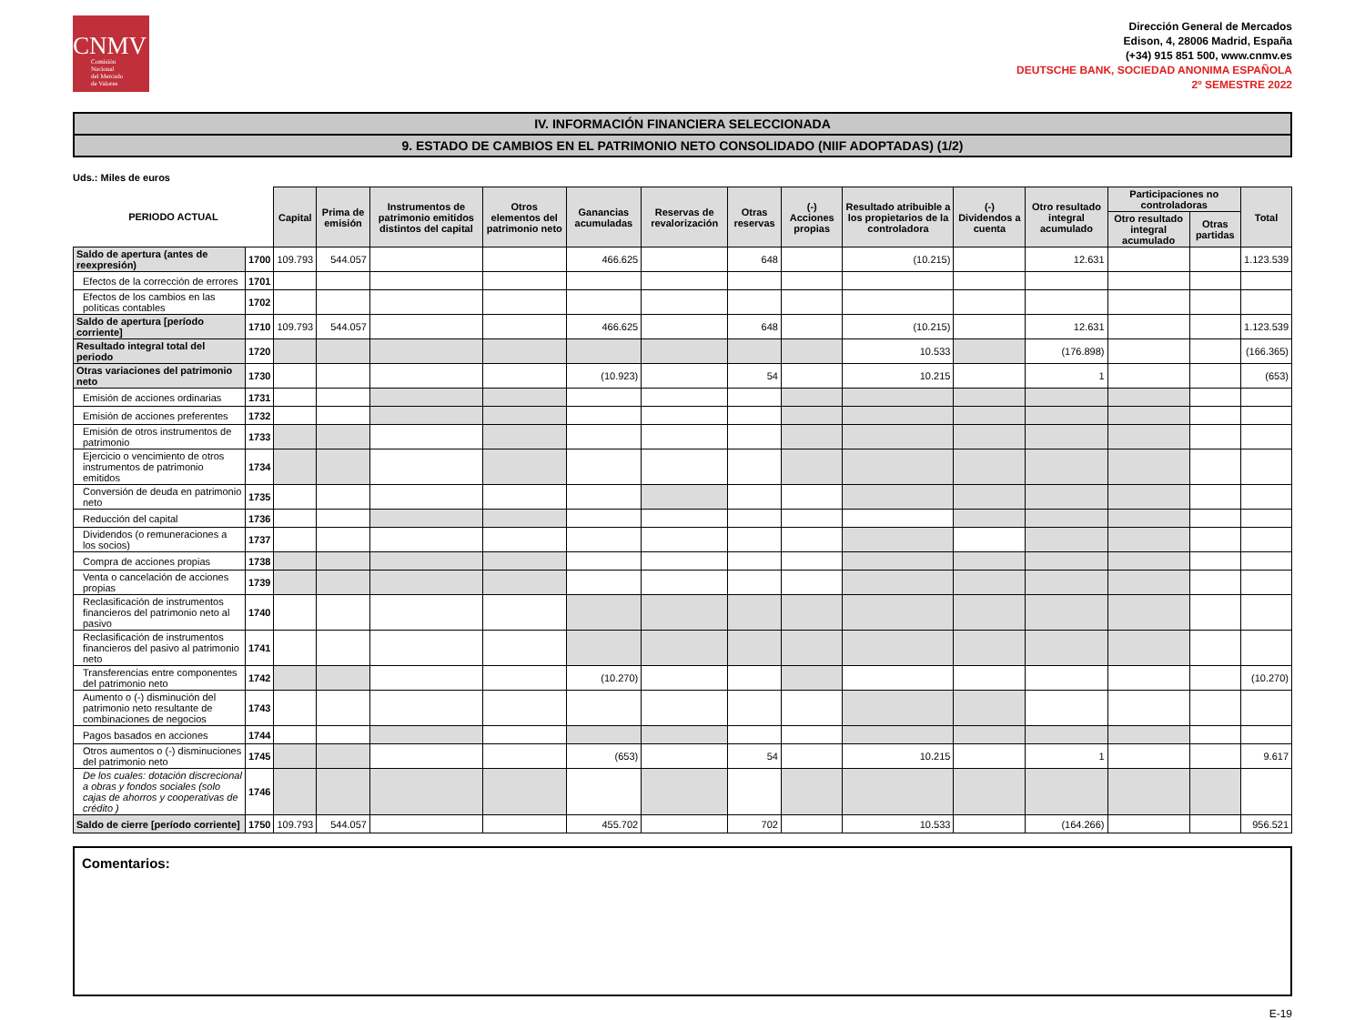CNMV
Comisión
Nacional
del Mercado
de Valores
Dirección General de Mercados
Edison, 4, 28006 Madrid, España
(+34) 915 851 500, www.cnmv.es
DEUTSCHE BANK, SOCIEDAD ANONIMA ESPAÑOLA
2º SEMESTRE 2022
IV. INFORMACIÓN FINANCIERA SELECCIONADA
9. ESTADO DE CAMBIOS EN EL PATRIMONIO NETO CONSOLIDADO (NIIF ADOPTADAS) (1/2)
Uds.: Miles de euros
| PERIODO ACTUAL | | Capital | Prima de emisión | Instrumentos de patrimonio emitidos distintos del capital | Otros elementos del patrimonio neto | Ganancias acumuladas | Reservas de revalorización | Otras reservas | (-) Acciones propias | Resultado atribuible a los propietarios de la controladora | (-) Dividendos a cuenta | Otro resultado integral acumulado | Participaciones no controladoras | | Total |
| --- | --- | --- | --- | --- | --- | --- | --- | --- | --- | --- | --- | --- | --- | --- | --- |
| | | | | | | | | | | | | | Otro resultado integral acumulado | Otras partidas | |
| Saldo de apertura (antes de reexpresión) | 1700 | 109.793 | 544.057 | | | 466.625 | | 648 | | (10.215) | | 12.631 | | | 1.123.539 |
| Efectos de la corrección de errores | 1701 | | | | | | | | | | | | | | |
| Efectos de los cambios en las políticas contables | 1702 | | | | | | | | | | | | | | |
| Saldo de apertura [período corriente] | 1710 | 109.793 | 544.057 | | | 466.625 | | 648 | | (10.215) | | 12.631 | | | 1.123.539 |
| Resultado integral total del periodo | 1720 | | | | | | | | | 10.533 | | (176.898) | | | (166.365) |
| Otras variaciones del patrimonio neto | 1730 | | | | | (10.923) | | 54 | | 10.215 | | 1 | | | (653) |
| Emisión de acciones ordinarias | 1731 | | | | | | | | | | | | | | |
| Emisión de acciones preferentes | 1732 | | | | | | | | | | | | | | |
| Emisión de otros instrumentos de patrimonio | 1733 | | | | | | | | | | | | | | |
| Ejercicio o vencimiento de otros instrumentos de patrimonio emitidos | 1734 | | | | | | | | | | | | | | |
| Conversión de deuda en patrimonio neto | 1735 | | | | | | | | | | | | | | |
| Reducción del capital | 1736 | | | | | | | | | | | | | | |
| Dividendos (o remuneraciones a los socios) | 1737 | | | | | | | | | | | | | | |
| Compra de acciones propias | 1738 | | | | | | | | | | | | | | |
| Venta o cancelación de acciones propias | 1739 | | | | | | | | | | | | | | |
| Reclasificación de instrumentos financieros del patrimonio neto al pasivo | 1740 | | | | | | | | | | | | | | |
| Reclasificación de instrumentos financieros del pasivo al patrimonio neto | 1741 | | | | | | | | | | | | | | |
| Transferencias entre componentes del patrimonio neto | 1742 | | | | | (10.270) | | | | | | | | | (10.270) |
| Aumento o (-) disminución del patrimonio neto resultante de combinaciones de negocios | 1743 | | | | | | | | | | | | | | |
| Pagos basados en acciones | 1744 | | | | | | | | | | | | | | |
| Otros aumentos o (-) disminuciones del patrimonio neto | 1745 | | | | | (653) | | 54 | | 10.215 | | 1 | | | 9.617 |
| De los cuales: dotación discrecional a obras y fondos sociales (solo cajas de ahorros y cooperativas de crédito ) | 1746 | | | | | | | | | | | | | | |
| Saldo de cierre [período corriente] | 1750 | 109.793 | 544.057 | | | 455.702 | | 702 | | 10.533 | | (164.266) | | | 956.521 |
Comentarios:
E-19